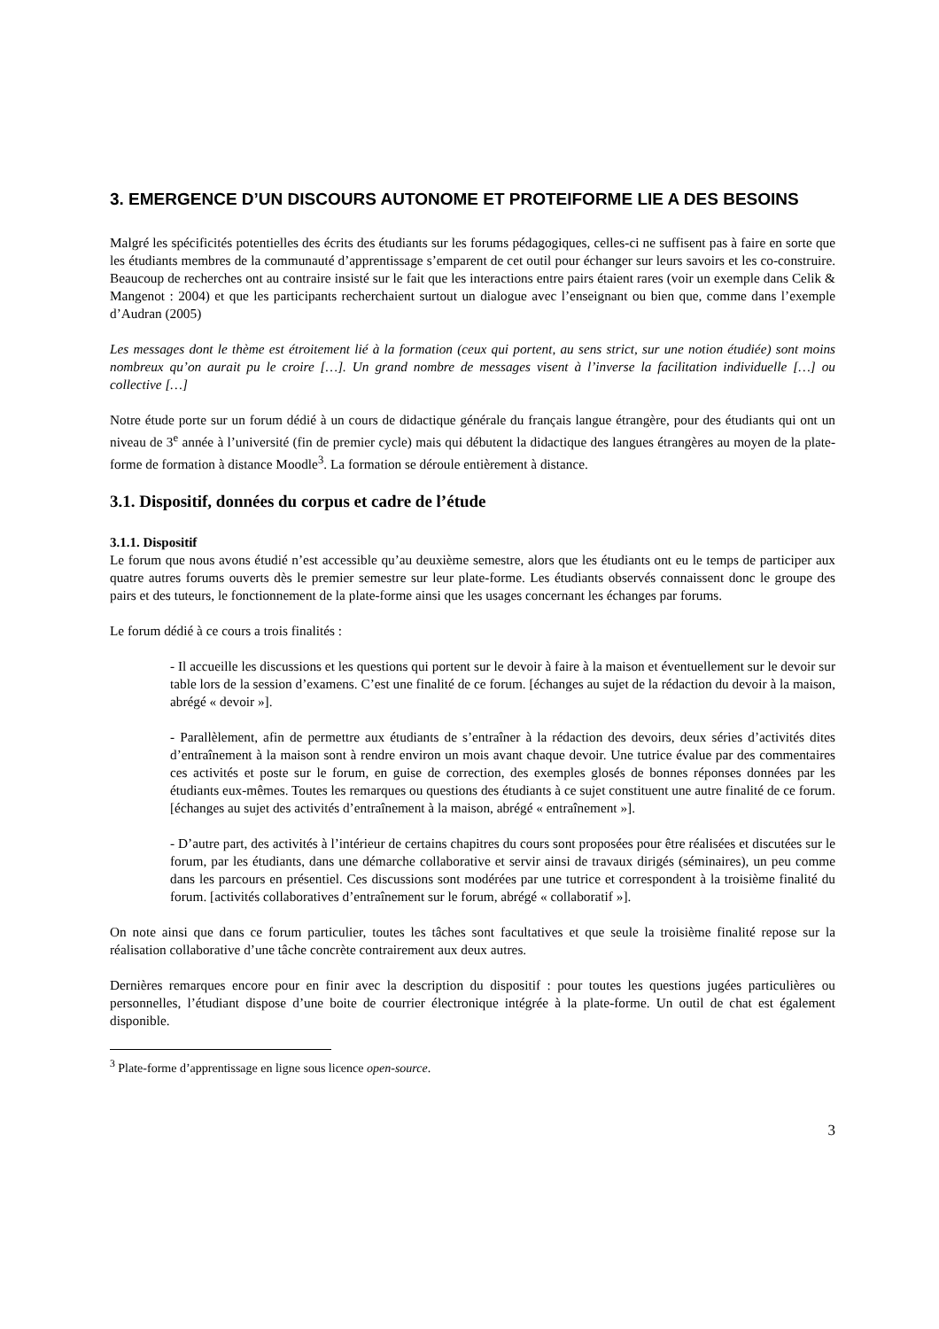3. EMERGENCE D’UN DISCOURS AUTONOME ET PROTEIFORME LIE A DES BESOINS
Malgré les spécificités potentielles des écrits des étudiants sur les forums pédagogiques, celles-ci ne suffisent pas à faire en sorte que les étudiants membres de la communauté d’apprentissage s’emparent de cet outil pour échanger sur leurs savoirs et les co-construire. Beaucoup de recherches ont au contraire insisté sur le fait que les interactions entre pairs étaient rares (voir un exemple dans Celik & Mangenot : 2004) et que les participants recherchaient surtout un dialogue avec l’enseignant ou bien que, comme dans l’exemple d’Audran (2005)
Les messages dont le thème est étroitement lié à la formation (ceux qui portent, au sens strict, sur une notion étudiée) sont moins nombreux qu’on aurait pu le croire […]. Un grand nombre de messages visent à l’inverse la facilitation individuelle […] ou collective […]
Notre étude porte sur un forum dédié à un cours de didactique générale du français langue étrangère, pour des étudiants qui ont un niveau de 3<sup>e</sup> année à l’université (fin de premier cycle) mais qui débutent la didactique des langues étrangères au moyen de la plate-forme de formation à distance Moodle<sup>3</sup>. La formation se déroule entièrement à distance.
3.1. Dispositif, données du corpus et cadre de l’étude
3.1.1. Dispositif
Le forum que nous avons étudié n’est accessible qu’au deuxième semestre, alors que les étudiants ont eu le temps de participer aux quatre autres forums ouverts dès le premier semestre sur leur plate-forme. Les étudiants observés connaissent donc le groupe des pairs et des tuteurs, le fonctionnement de la plate-forme ainsi que les usages concernant les échanges par forums.
Le forum dédié à ce cours a trois finalités :
- Il accueille les discussions et les questions qui portent sur le devoir à faire à la maison et éventuellement sur le devoir sur table lors de la session d’examens. C’est une finalité de ce forum. [échanges au sujet de la rédaction du devoir à la maison, abrégé « devoir »].
- Parallèlement, afin de permettre aux étudiants de s’entraîner à la rédaction des devoirs, deux séries d’activités dites d’entraînement à la maison sont à rendre environ un mois avant chaque devoir. Une tutrice évalue par des commentaires ces activités et poste sur le forum, en guise de correction, des exemples glosés de bonnes réponses données par les étudiants eux-mêmes. Toutes les remarques ou questions des étudiants à ce sujet constituent une autre finalité de ce forum. [échanges au sujet des activités d’entraînement à la maison, abrégé « entraînement »].
- D’autre part, des activités à l’intérieur de certains chapitres du cours sont proposées pour être réalisées et discutées sur le forum, par les étudiants, dans une démarche collaborative et servir ainsi de travaux dirigés (séminaires), un peu comme dans les parcours en présentiel. Ces discussions sont modérées par une tutrice et correspondent à la troisième finalité du forum. [activités collaboratives d’entraînement sur le forum, abrégé « collaboratif »].
On note ainsi que dans ce forum particulier, toutes les tâches sont facultatives et que seule la troisième finalité repose sur la réalisation collaborative d’une tâche concrète contrairement aux deux autres.
Dernières remarques encore pour en finir avec la description du dispositif : pour toutes les questions jugées particulières ou personnelles, l’étudiant dispose d’une boite de courrier électronique intégrée à la plate-forme. Un outil de chat est également disponible.
<sup>3</sup> Plate-forme d’apprentissage en ligne sous licence open-source.
3